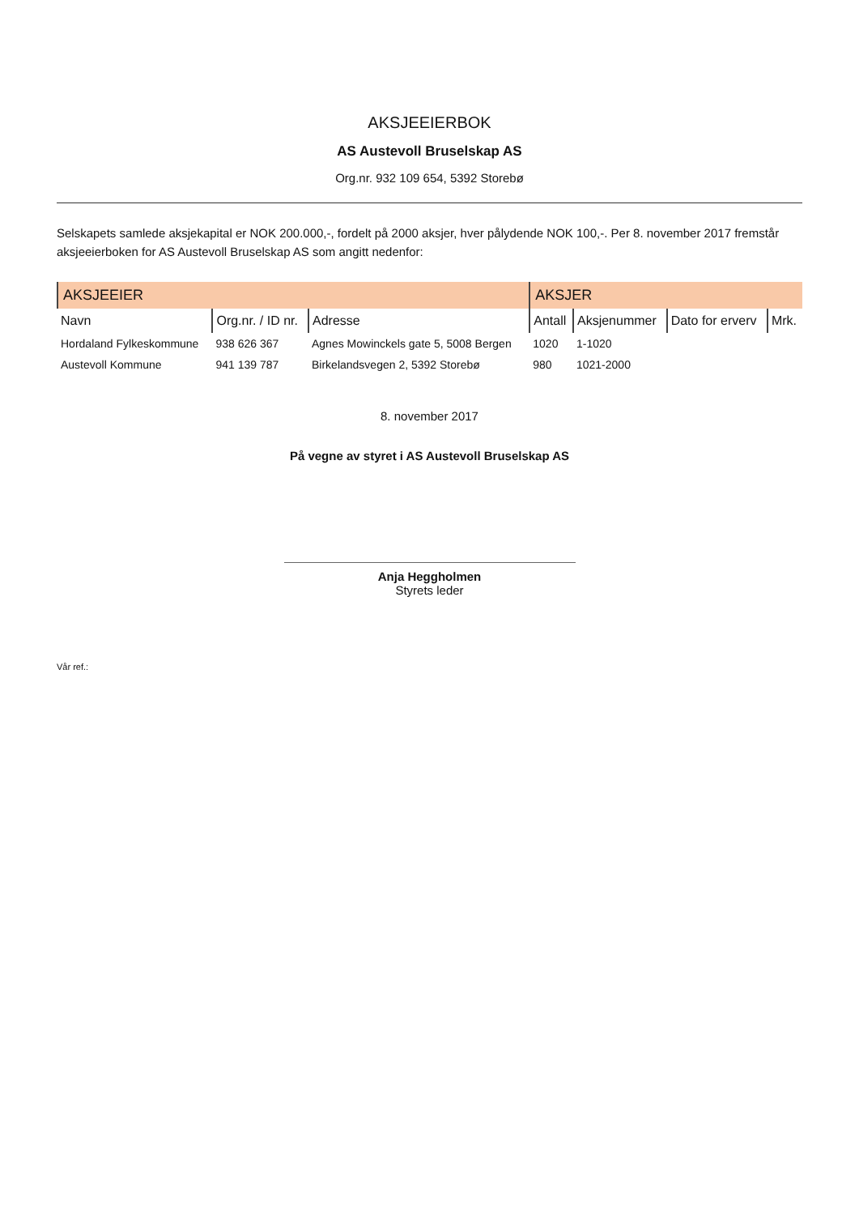AKSJEEIERBOK
AS Austevoll Bruselskap AS
Org.nr. 932 109 654, 5392 Storebø
Selskapets samlede aksjekapital er NOK 200.000,-, fordelt på 2000 aksjer, hver pålydende NOK 100,-. Per 8. november 2017 fremstår aksjeeierboken for AS Austevoll Bruselskap AS som angitt nedenfor:
| AKSJEEIER | | | AKSJER | | | |
| --- | --- | --- | --- | --- | --- | --- |
| Navn | Org.nr. / ID nr. | Adresse | Antall | Aksjenummer | Dato for erverv | Mrk. |
| Hordaland Fylkeskommune | 938 626 367 | Agnes Mowinckels gate 5, 5008 Bergen | 1020 | 1-1020 | | |
| Austevoll Kommune | 941 139 787 | Birkelandsvegen 2, 5392 Storebø | 980 | 1021-2000 | | |
8. november 2017
På vegne av styret i AS Austevoll Bruselskap AS
Anja Heggholmen
Styrets leder
Vår ref.: